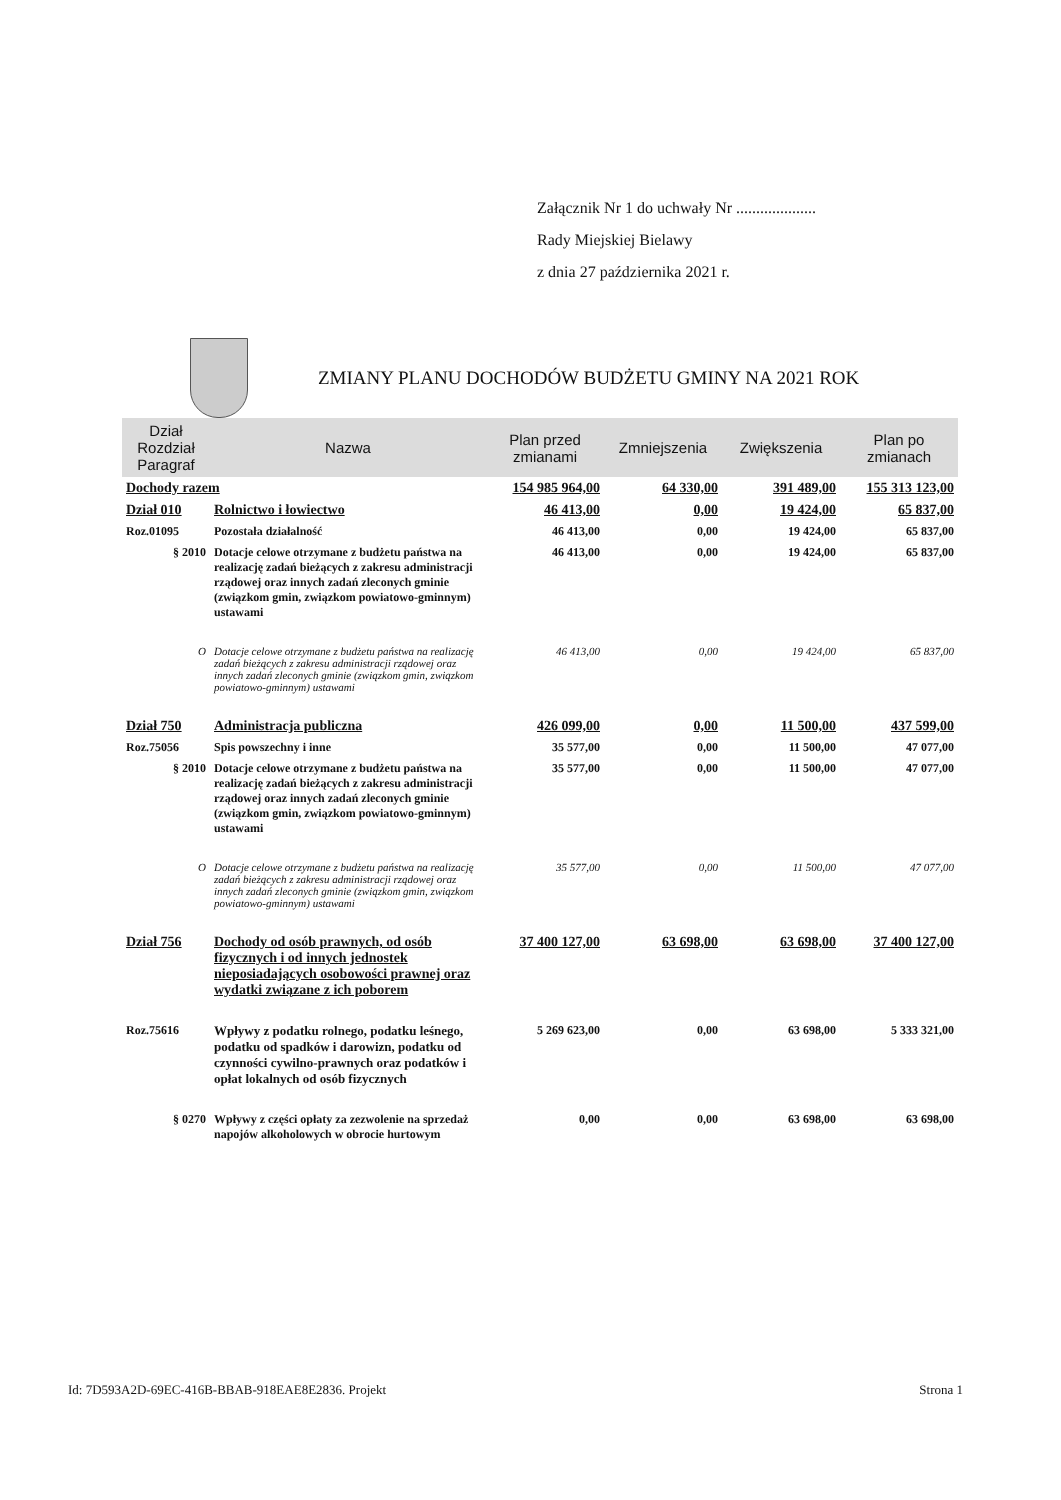Załącznik Nr 1 do uchwały Nr ....................
Rady Miejskiej Bielawy
z dnia 27 października 2021 r.
ZMIANY PLANU DOCHODÓW BUDŻETU GMINY NA 2021 ROK
| Dział Rozdział Paragraf | Nazwa | Plan przed zmianami | Zmniejszenia | Zwiększenia | Plan po zmianach |
| --- | --- | --- | --- | --- | --- |
| Dochody razem | | 154 985 964,00 | 64 330,00 | 391 489,00 | 155 313 123,00 |
| Dział 010 | Rolnictwo i łowiectwo | 46 413,00 | 0,00 | 19 424,00 | 65 837,00 |
| Roz.01095 | Pozostała działalność | 46 413,00 | 0,00 | 19 424,00 | 65 837,00 |
| § 2010 | Dotacje celowe otrzymane z budżetu państwa na realizację zadań bieżących z zakresu administracji rządowej oraz innych zadań zleconych gminie (związkom gmin, związkom powiatowo-gminnym) ustawami | 46 413,00 | 0,00 | 19 424,00 | 65 837,00 |
| O | Dotacje celowe otrzymane z budżetu państwa na realizację zadań bieżących z zakresu administracji rządowej oraz innych zadań zleconych gminie (związkom gmin, związkom powiatowo-gminnym) ustawami | 46 413,00 | 0,00 | 19 424,00 | 65 837,00 |
| Dział 750 | Administracja publiczna | 426 099,00 | 0,00 | 11 500,00 | 437 599,00 |
| Roz.75056 | Spis powszechny i inne | 35 577,00 | 0,00 | 11 500,00 | 47 077,00 |
| § 2010 | Dotacje celowe otrzymane z budżetu państwa na realizację zadań bieżących z zakresu administracji rządowej oraz innych zadań zleconych gminie (związkom gmin, związkom powiatowo-gminnym) ustawami | 35 577,00 | 0,00 | 11 500,00 | 47 077,00 |
| O | Dotacje celowe otrzymane z budżetu państwa na realizację zadań bieżących z zakresu administracji rządowej oraz innych zadań zleconych gminie (związkom gmin, związkom powiatowo-gminnym) ustawami | 35 577,00 | 0,00 | 11 500,00 | 47 077,00 |
| Dział 756 | Dochody od osób prawnych, od osób fizycznych i od innych jednostek nieposiadających osobowości prawnej oraz wydatki związane z ich poborem | 37 400 127,00 | 63 698,00 | 63 698,00 | 37 400 127,00 |
| Roz.75616 | Wpływy z podatku rolnego, podatku leśnego, podatku od spadków i darowizn, podatku od czynności cywilno-prawnych oraz podatków i opłat lokalnych od osób fizycznych | 5 269 623,00 | 0,00 | 63 698,00 | 5 333 321,00 |
| § 0270 | Wpływy z części opłaty za zezwolenie na sprzedaż napojów alkoholowych w obrocie hurtowym | 0,00 | 0,00 | 63 698,00 | 63 698,00 |
Id: 7D593A2D-69EC-416B-BBAB-918EAE8E2836. Projekt Strona 1